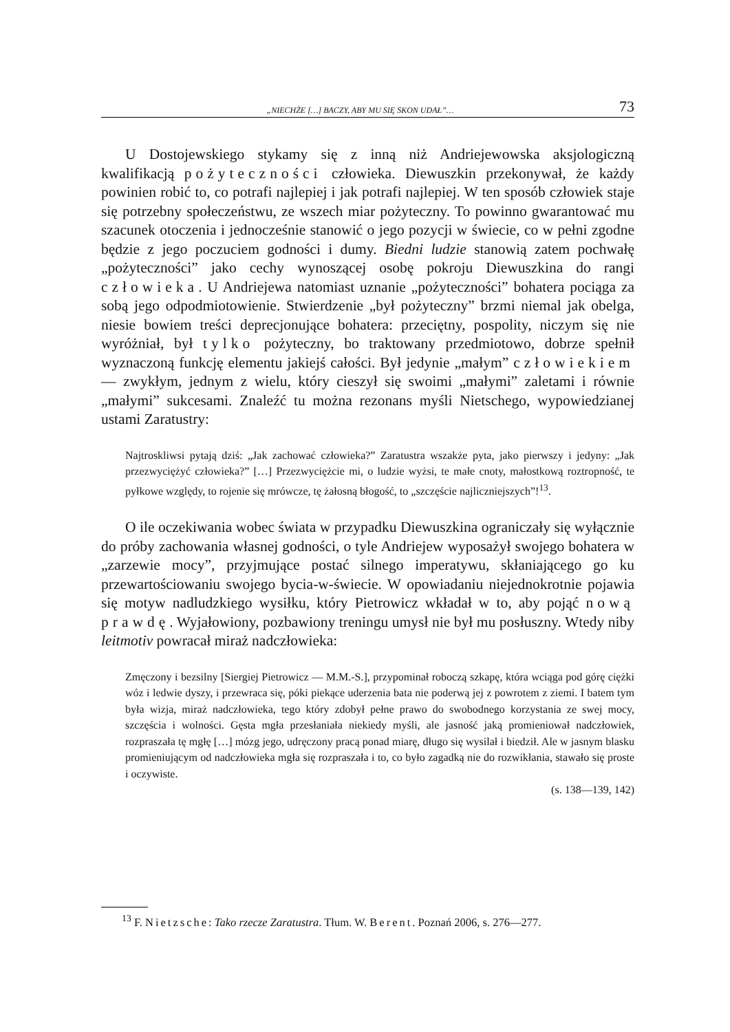„NIECHŻE […] BACZY, ABY MU SIĘ SKON UDAŁ”… 73
U Dostojewskiego stykamy się z inną niż Andriejewowska aksjologiczną kwalifikacją pożyteczności człowieka. Diewuszkin przekonywał, że każdy powinien robić to, co potrafi najlepiej i jak potrafi najlepiej. W ten sposób człowiek staje się potrzebny społeczeństwu, ze wszech miar pożyteczny. To powinno gwarantować mu szacunek otoczenia i jednocześnie stanowić o jego pozycji w świecie, co w pełni zgodne będzie z jego poczuciem godności i dumy. Biedni ludzie stanowią zatem pochwałę „pożyteczności” jako cechy wynoszącej osobę pokroju Diewuszkina do rangi człowieka. U Andriejewa natomiast uznanie „pożyteczności” bohatera pociąga za sobą jego odpodmiotowienie. Stwierdzenie „był pożyteczny” brzmi niemal jak obelga, niesie bowiem treści deprecjonujące bohatera: przeciętny, pospolity, niczym się nie wyróżniał, był tylko pożyteczny, bo traktowany przedmiotowo, dobrze spełnił wyznaczoną funkcję elementu jakiejś całości. Był jedynie „małym” człowiekiem — zwykłym, jednym z wielu, który cieszył się swoimi „małymi” zaletami i równie „małymi” sukcesami. Znaleźć tu można rezonans myśli Nietschego, wypowiedzianej ustami Zaratustry:
Najtroskliwsi pytają dziś: „Jak zachować człowieka?” Zaratustra wszakże pyta, jako pierwszy i jedyny: „Jak przezwyciężyć człowieka?” […] Przezwyciężcie mi, o ludzie wyżsi, te małe cnoty, małostkową roztropność, te pyłkowe względy, to rojenie się mrówcze, tę żałosną błogość, to „szczęście najliczniejszych”!<sup>13</sup>.
O ile oczekiwania wobec świata w przypadku Diewuszkina ograniczały się wyłącznie do próby zachowania własnej godności, o tyle Andriejew wyposażył swojego bohatera w „zarzewie mocy”, przyjmujące postać silnego imperatywu, skłaniającego go ku przewartościowaniu swojego bycia-w-świecie. W opowiadaniu niejednokrotnie pojawia się motyw nadludzkiego wysiłku, który Pietrowicz wkładał w to, aby pojąć nową prawdę. Wyjałowiony, pozbawiony treningu umysł nie był mu posłuszny. Wtedy niby leitmotiv powracał miraż nadczłowieka:
Zmęczony i bezsilny [Siergiej Pietrowicz — M.M.-S.], przypominał roboczą szkapę, która wciąga pod górę ciężki wóz i ledwie dyszy, i przewraca się, póki piekące uderzenia bata nie poderwą jej z powrotem z ziemi. I batem tym była wizja, miraż nadczłowieka, tego który zdobył pełne prawo do swobodnego korzystania ze swej mocy, szczęścia i wolności. Gęsta mgła przesłaniała niekiedy myśli, ale jasność jaką promieniował nadczłowiek, rozpraszała tę mgłę […] mózg jego, udręczony pracą ponad miarę, długo się wysilał i biedził. Ale w jasnym blasku promieniującym od nadczłowieka mgła się rozpraszała i to, co było zagadką nie do rozwikłania, stawało się proste i oczywiste.
(s. 138—139, 142)
<sup>13</sup> F. Nietzsche: Tako rzecze Zaratustra. Tłum. W. Berent. Poznań 2006, s. 276—277.